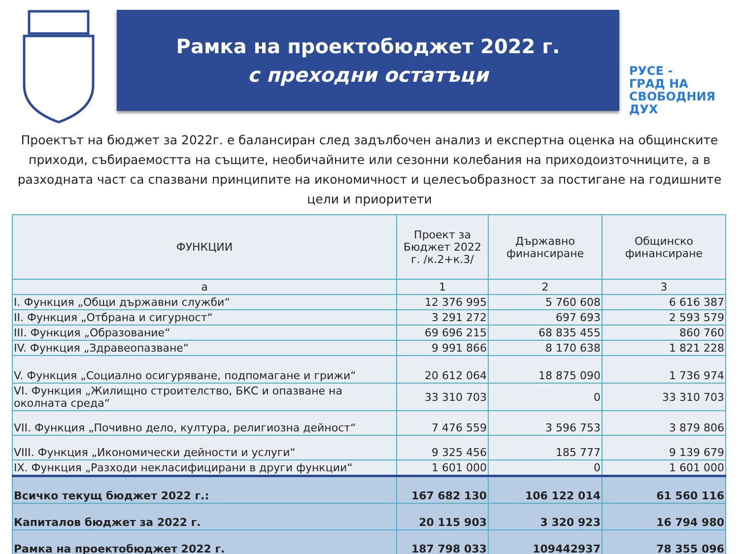Рамка на проектобюджет 2022 г.
с преходни остатъци
РУСЕ -
ГРАД НА
СВОБОДНИЯ
ДУХ
Проектът на бюджет за 2022г. е балансиран след задълбочен анализ и експертна оценка на общинските приходи, събираемостта на същите, необичайните или сезонни колебания на приходоизточниците, а в разходната част са спазвани принципите на икономичност и целесъобразност за постигане на годишните цели и приоритети
| ФУНКЦИИ | Проект за Бюджет 2022 г. /к.2+к.3/ | Държавно финансиране | Общинско финансиране |
| --- | --- | --- | --- |
| а | 1 | 2 | 3 |
| I. Функция „Общи държавни служби“ | 12 376 995 | 5 760 608 | 6 616 387 |
| II. Функция „Отбрана и сигурност“ | 3 291 272 | 697 693 | 2 593 579 |
| III. Функция „Образование“ | 69 696 215 | 68 835 455 | 860 760 |
| IV. Функция „Здравеопазване“ | 9 991 866 | 8 170 638 | 1 821 228 |
| V. Функция „Социално осигуряване, подпомагане и грижи“ | 20 612 064 | 18 875 090 | 1 736 974 |
| VI. Функция „Жилищно строителство, БКС и опазване на околната среда“ | 33 310 703 | 0 | 33 310 703 |
| VII. Функция „Почивно дело, култура, религиозна дейност“ | 7 476 559 | 3 596 753 | 3 879 806 |
| VIII. Функция „Икономически дейности и услуги“ | 9 325 456 | 185 777 | 9 139 679 |
| IX. Функция „Разходи некласифицирани в други функции“ | 1 601 000 | 0 | 1 601 000 |
| Всичко текущ бюджет 2022 г.: | 167 682 130 | 106 122 014 | 61 560 116 |
| Капиталов бюджет за 2022 г. | 20 115 903 | 3 320 923 | 16 794 980 |
| Рамка на проектобюджет 2022 г. | 187 798 033 | 109442937 | 78 355 096 |